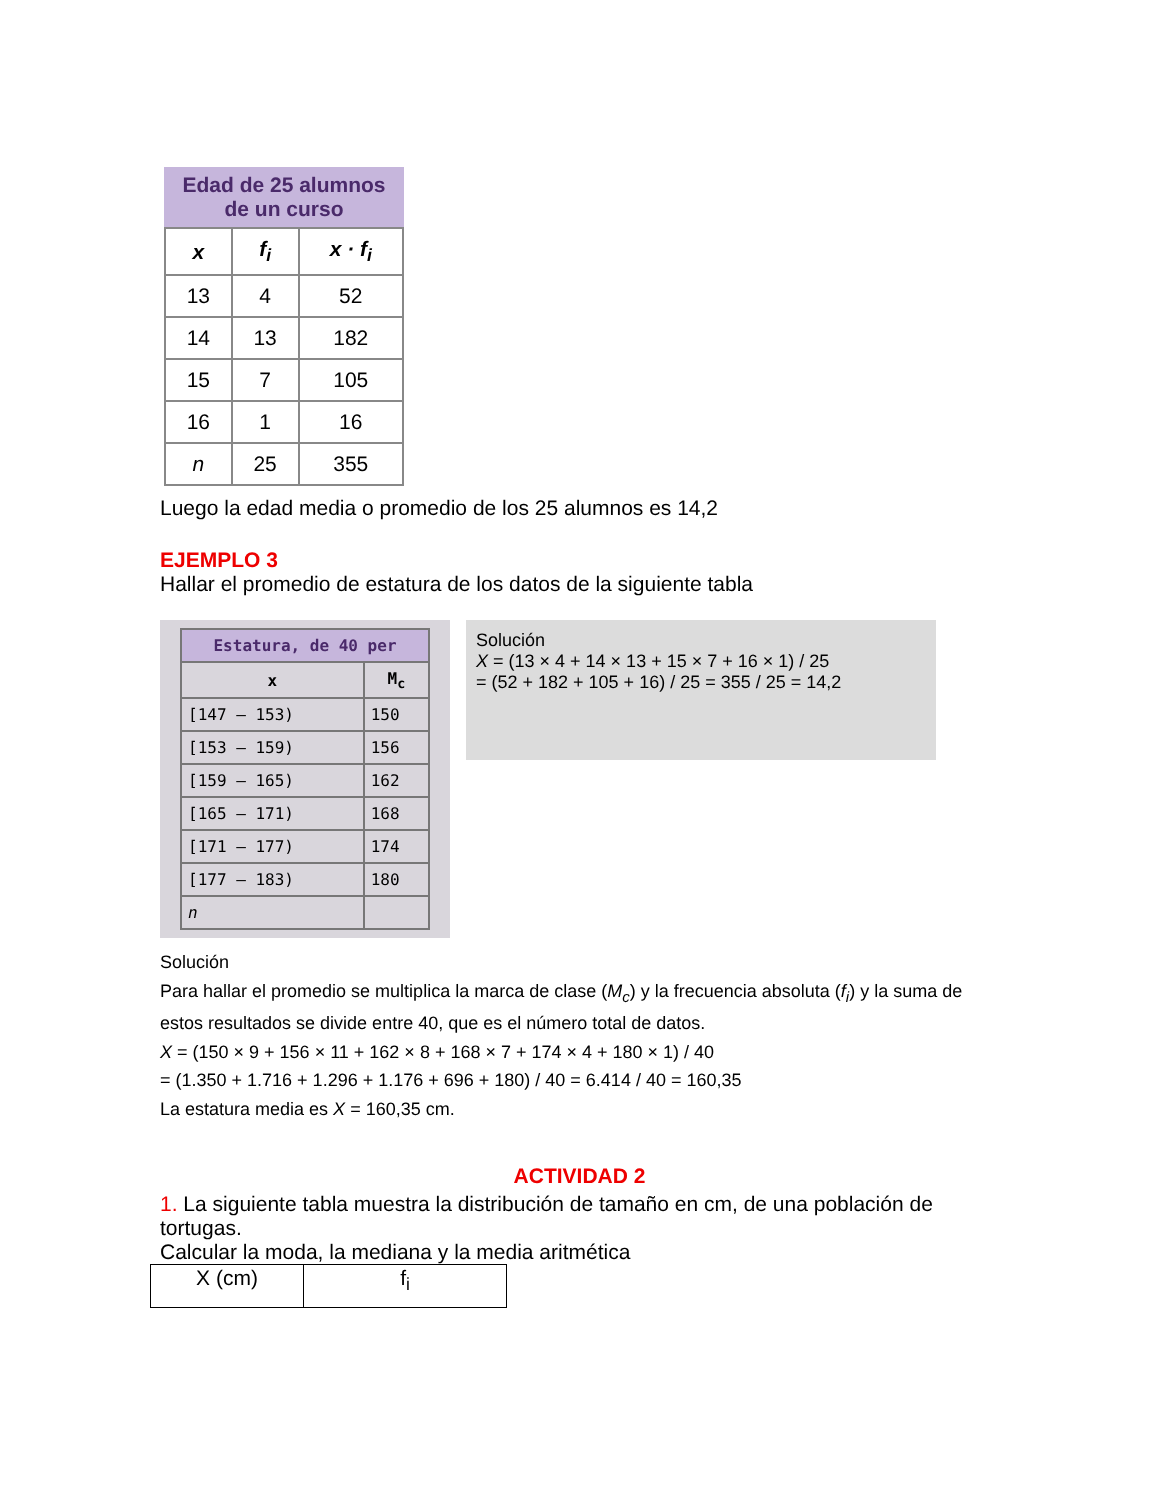Edad de 25 alumnos de un curso
| x | f<sub>i</sub> | x · f<sub>i</sub> |
| --- | --- | --- |
| 13 | 4 | 52 |
| 14 | 13 | 182 |
| 15 | 7 | 105 |
| 16 | 1 | 16 |
| n | 25 | 355 |
Luego la edad media o promedio de los 25 alumnos es 14,2
EJEMPLO 3
Hallar el promedio de estatura de los datos de la siguiente tabla
| Estatura, de 40 per | |
| --- | --- |
| x | M<sub>c</sub> |
| [147 – 153) | 150 |
| [153 – 159) | 156 |
| [159 – 165) | 162 |
| [165 – 171) | 168 |
| [171 – 177) | 174 |
| [177 – 183) | 180 |
| n | |
Solución
X = (13 × 4 + 14 × 13 + 15 × 7 + 16 × 1) / 25
= (52 + 182 + 105 + 16) / 25 = 355 / 25 = 14,2
Solución
Para hallar el promedio se multiplica la marca de clase (M<sub>c</sub>) y la frecuencia absoluta (f<sub>i</sub>) y la suma de estos resultados se divide entre 40, que es el número total de datos.
X = (150 × 9 + 156 × 11 + 162 × 8 + 168 × 7 + 174 × 4 + 180 × 1) / 40
= (1.350 + 1.716 + 1.296 + 1.176 + 696 + 180) / 40 = 6.414 / 40 = 160,35
La estatura media es X = 160,35 cm.
ACTIVIDAD 2
1. La siguiente tabla muestra la distribución de tamaño en cm, de una población de tortugas.
Calcular la moda, la mediana y la media aritmética
| X (cm) | f<sub>i</sub> |